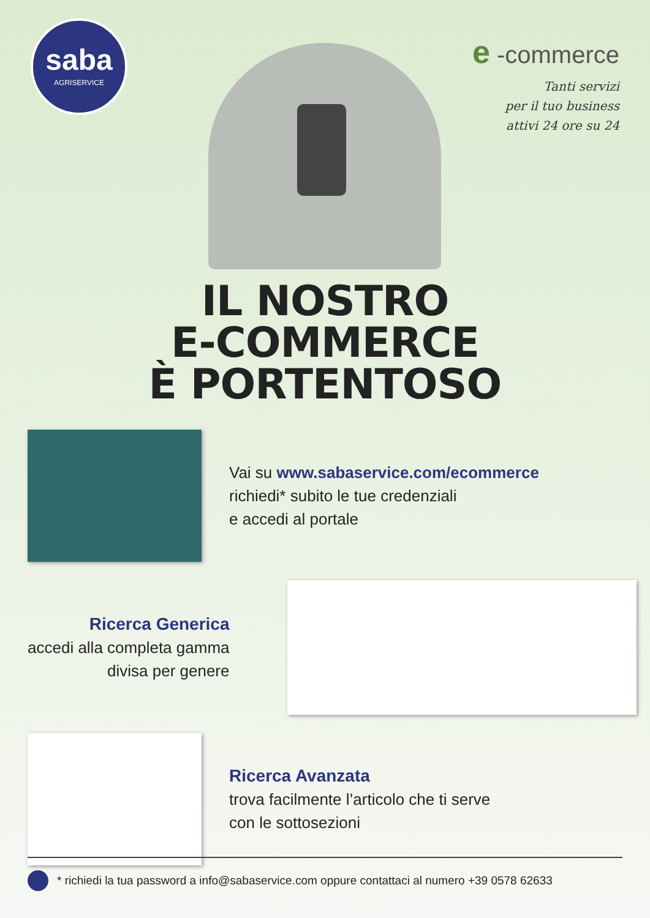saba
AGRISERVICE
e -commerce
Tanti servizi
per il tuo business
attivi 24 ore su 24
IL NOSTRO
E-COMMERCE
È PORTENTOSO
Vai su www.sabaservice.com/ecommerce
richiedi* subito le tue credenziali
e accedi al portale
Ricerca Generica
accedi alla completa gamma
divisa per genere
Ricerca Avanzata
trova facilmente l’articolo che ti serve
con le sottosezioni
* richiedi la tua password a info@sabaservice.com oppure contattaci al numero +39 0578 62633